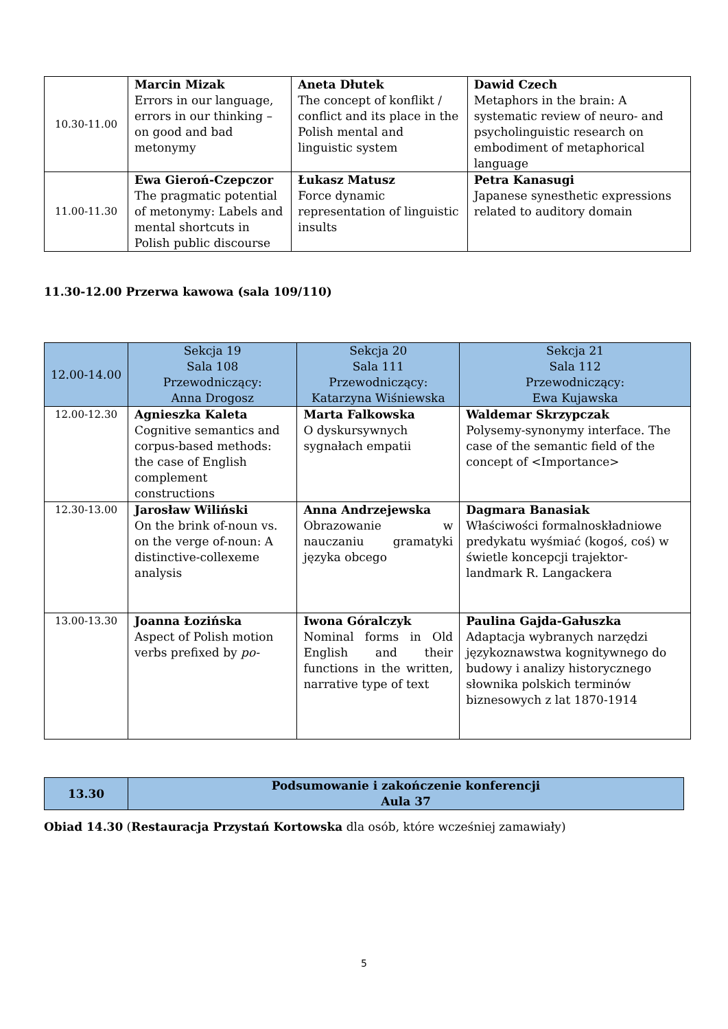| 10.30-11.00 | Marcin Mizak Errors in our language, errors in our thinking – on good and bad metonymy | Aneta Dłutek The concept of konflikt / conflict and its place in the Polish mental and linguistic system | Dawid Czech Metaphors in the brain: A systematic review of neuro- and psycholinguistic research on embodiment of metaphorical language |
| 11.00-11.30 | Ewa Gieroń-Czepczor The pragmatic potential of metonymy: Labels and mental shortcuts in Polish public discourse | Łukasz Matusz Force dynamic representation of linguistic insults | Petra Kanasugi Japanese synesthetic expressions related to auditory domain |
11.30-12.00 Przerwa kawowa (sala 109/110)
| 12.00-14.00 | Sekcja 19 Sala 108 Przewodniczący: Anna Drogosz | Sekcja 20 Sala 111 Przewodniczący: Katarzyna Wiśniewska | Sekcja 21 Sala 112 Przewodniczący: Ewa Kujawska |
| 12.00-12.30 | Agnieszka Kaleta Cognitive semantics and corpus-based methods: the case of English complement constructions | Marta Falkowska O dyskursywnych sygnałach empatii | Waldemar Skrzypczak Polysemy-synonymy interface. The case of the semantic field of the concept of <Importance> |
| 12.30-13.00 | Jarosław Wiliński On the brink of-noun vs. on the verge of-noun: A distinctive-collexeme analysis | Anna Andrzejewska Obrazowanie w nauczaniu gramatyki języka obcego | Dagmara Banasiak Właściwości formalnoskładniowe predykatu wyśmiać (kogoś, coś) w świetle koncepcji trajektor-landmark R. Langackera |
| 13.00-13.30 | Joanna Łozińska Aspect of Polish motion verbs prefixed by po- | Iwona Góralczyk Nominal forms in Old English and their functions in the written, narrative type of text | Paulina Gajda-Gałuszka Adaptacja wybranych narzędzi językoznawstwa kognitywnego do budowy i analizy historycznego słownika polskich terminów biznesowych z lat 1870-1914 |
| 13.30 | Podsumowanie i zakończenie konferencji Aula 37 |
Obiad 14.30 (Restauracja Przystań Kortowska dla osób, które wcześniej zamawiały)
5